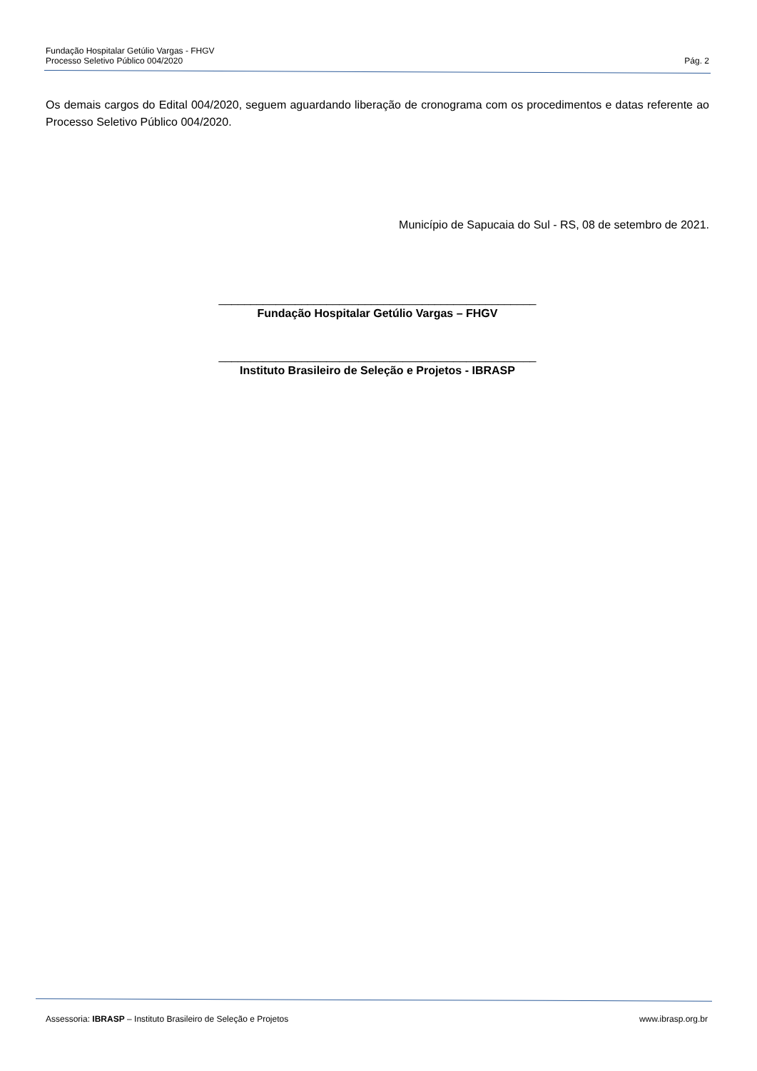Fundação Hospitalar Getúlio Vargas - FHGV
Processo Seletivo Público 004/2020 Pág. 2
Os demais cargos do Edital 004/2020, seguem aguardando liberação de cronograma com os procedimentos e datas referente ao Processo Seletivo Público 004/2020.
Município de Sapucaia do Sul - RS, 08 de setembro de 2021.
__________________________________________________
Fundação Hospitalar Getúlio Vargas – FHGV
__________________________________________________
Instituto Brasileiro de Seleção e Projetos - IBRASP
Assessoria: IBRASP – Instituto Brasileiro de Seleção e Projetos www.ibrasp.org.br